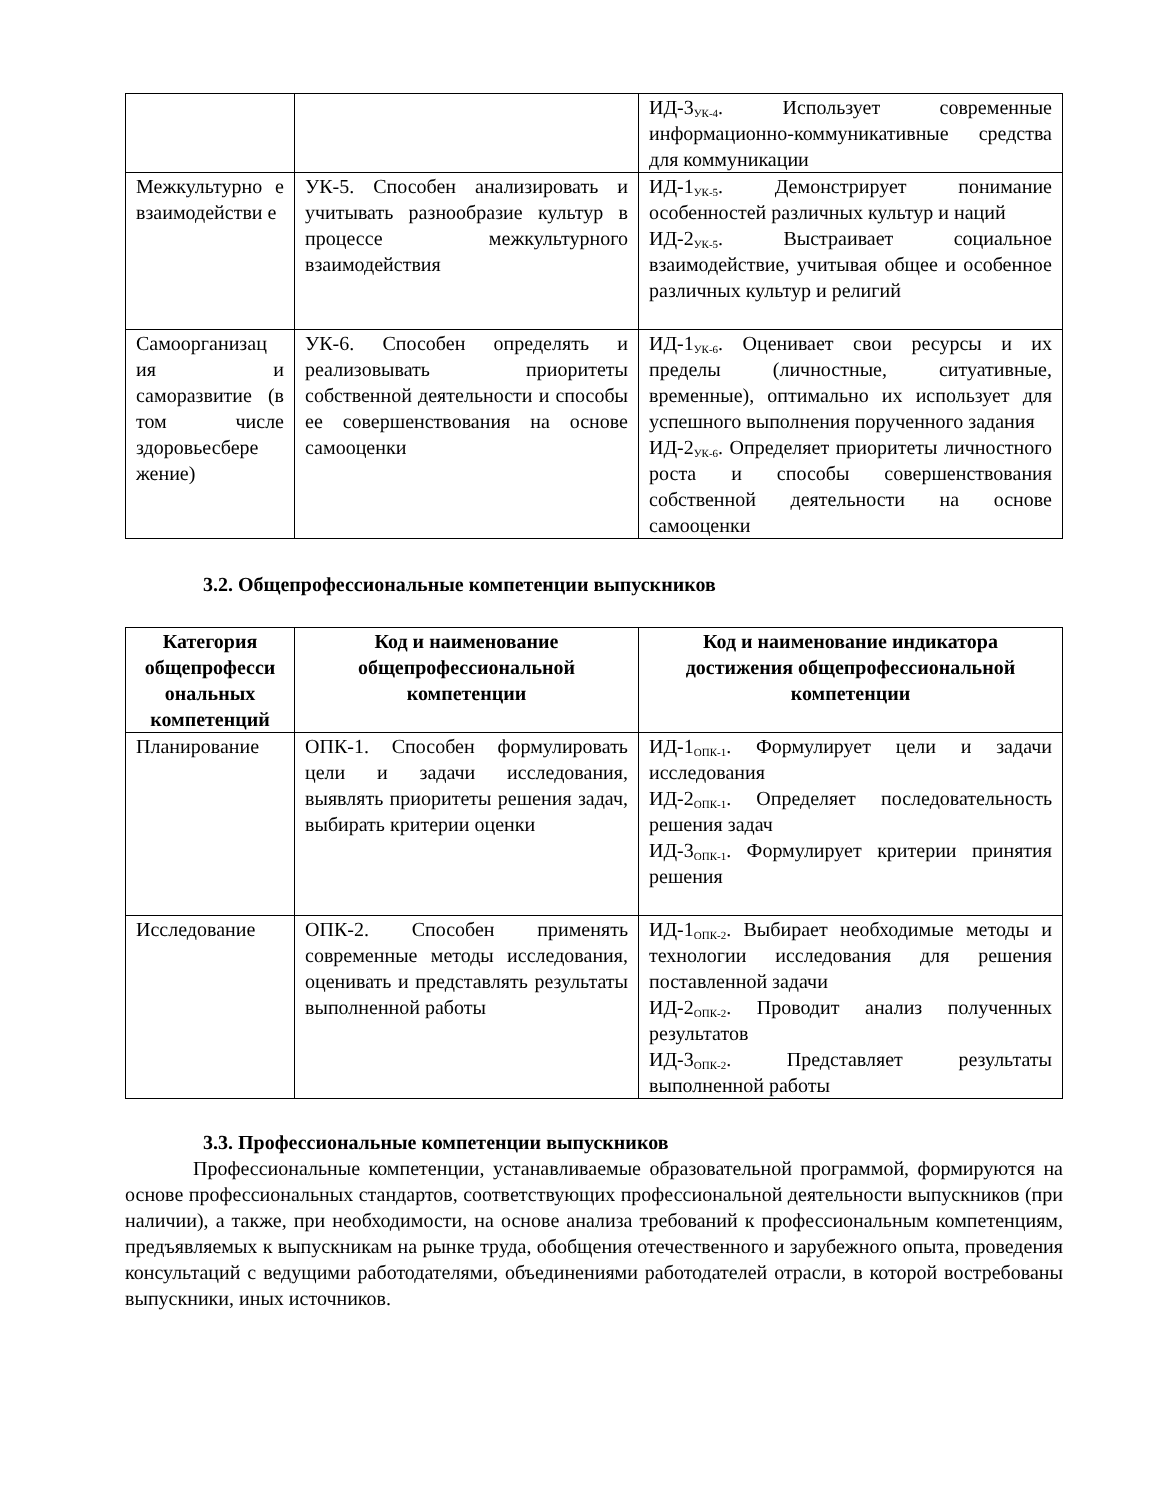| | | ИД-3<sub>УК-4</sub>. Использует современные информационно-коммуникативные средства для коммуникации |
| Межкультурно е взаимодействи е | УК-5. Способен анализировать и учитывать разнообразие культур в процессе межкультурного взаимодействия | ИД-1<sub>УК-5</sub>. Демонстрирует понимание особенностей различных культур и наций ИД-2<sub>УК-5</sub>. Выстраивает социальное взаимодействие, учитывая общее и особенное различных культур и религий |
| Самоорганизац ия и саморазвитие (в том числе здоровьесбере жение) | УК-6. Способен определять и реализовывать приоритеты собственной деятельности и способы ее совершенствования на основе самооценки | ИД-1<sub>УК-6</sub>. Оценивает свои ресурсы и их пределы (личностные, ситуативные, временные), оптимально их использует для успешного выполнения порученного задания ИД-2<sub>УК-6</sub>. Определяет приоритеты личностного роста и способы совершенствования собственной деятельности на основе самооценки |
3.2. Общепрофессиональные компетенции выпускников
| Категория общепрофесси ональных компетенций | Код и наименование общепрофессиональной компетенции | Код и наименование индикатора достижения общепрофессиональной компетенции |
| --- | --- | --- |
| Планирование | ОПК-1. Способен формулировать цели и задачи исследования, выявлять приоритеты решения задач, выбирать критерии оценки | ИД-1<sub>ОПК-1</sub>. Формулирует цели и задачи исследования ИД-2<sub>ОПК-1</sub>. Определяет последовательность решения задач ИД-3<sub>ОПК-1</sub>. Формулирует критерии принятия решения |
| Исследование | ОПК-2. Способен применять современные методы исследования, оценивать и представлять результаты выполненной работы | ИД-1<sub>ОПК-2</sub>. Выбирает необходимые методы и технологии исследования для решения поставленной задачи ИД-2<sub>ОПК-2</sub>. Проводит анализ полученных результатов ИД-3<sub>ОПК-2</sub>. Представляет результаты выполненной работы |
3.3. Профессиональные компетенции выпускников
Профессиональные компетенции, устанавливаемые образовательной программой, формируются на основе профессиональных стандартов, соответствующих профессиональной деятельности выпускников (при наличии), а также, при необходимости, на основе анализа требований к профессиональным компетенциям, предъявляемых к выпускникам на рынке труда, обобщения отечественного и зарубежного опыта, проведения консультаций с ведущими работодателями, объединениями работодателей отрасли, в которой востребованы выпускники, иных источников.